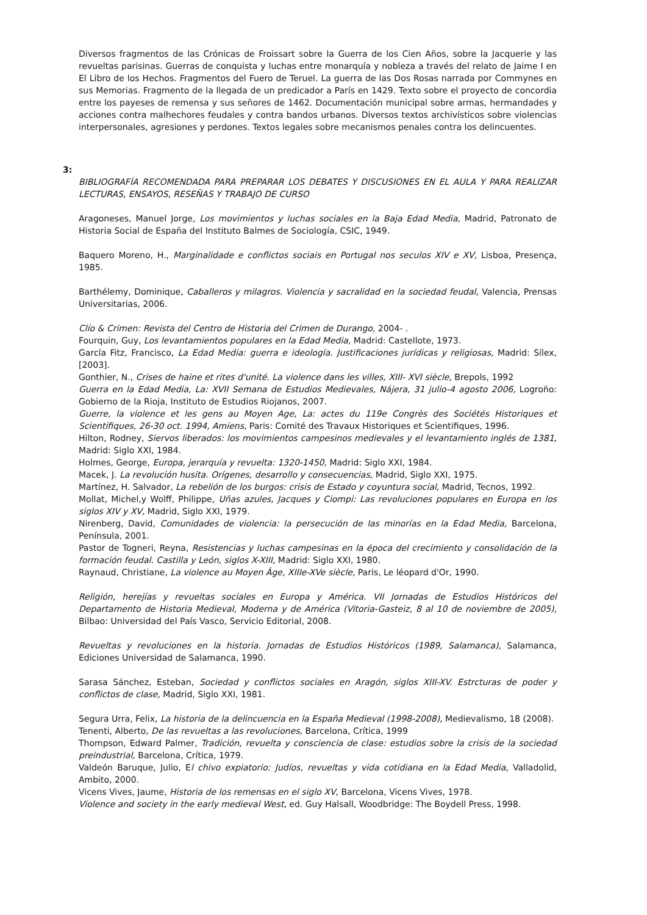Diversos fragmentos de las Crónicas de Froissart sobre la Guerra de los Cien Años, sobre la Jacquerie y las revueltas parisinas. Guerras de conquista y luchas entre monarquía y nobleza a través del relato de Jaime I en El Libro de los Hechos. Fragmentos del Fuero de Teruel. La guerra de las Dos Rosas narrada por Commynes en sus Memorias. Fragmento de la llegada de un predicador a París en 1429. Texto sobre el proyecto de concordia entre los payeses de remensa y sus señores de 1462. Documentación municipal sobre armas, hermandades y acciones contra malhechores feudales y contra bandos urbanos. Diversos textos archivísticos sobre violencias interpersonales, agresiones y perdones. Textos legales sobre mecanismos penales contra los delincuentes.
3:
BIBLIOGRAFÍA RECOMENDADA PARA PREPARAR LOS DEBATES Y DISCUSIONES EN EL AULA Y PARA REALIZAR LECTURAS, ENSAYOS, RESEÑAS Y TRABAJO DE CURSO
Aragoneses, Manuel Jorge, Los movimientos y luchas sociales en la Baja Edad Media, Madrid, Patronato de Historia Social de España del Instituto Balmes de Sociología, CSIC, 1949.
Baquero Moreno, H., Marginalidade e conflictos sociais en Portugal nos seculos XIV e XV, Lisboa, Presença, 1985.
Barthélemy, Dominique, Caballeros y milagros. Violencia y sacralidad en la sociedad feudal, Valencia, Prensas Universitarias, 2006.
Clío & Crimen: Revista del Centro de Historia del Crimen de Durango, 2004- .
Fourquin, Guy, Los levantamientos populares en la Edad Media, Madrid: Castellote, 1973.
García Fitz, Francisco, La Edad Media: guerra e ideología. Justificaciones jurídicas y religiosas, Madrid: Sílex, [2003].
Gonthier, N., Crises de haine et rites d'unité. La violence dans les villes, XIII- XVI siècle, Brepols, 1992
Guerra en la Edad Media, La: XVII Semana de Estudios Medievales, Nájera, 31 julio-4 agosto 2006, Logroño: Gobierno de la Rioja, Instituto de Estudios Riojanos, 2007.
Guerre, la violence et les gens au Moyen Age, La: actes du 119e Congrès des Sociétés Historiques et Scientifiques, 26-30 oct. 1994, Amiens, Paris: Comité des Travaux Historiques et Scientifiques, 1996.
Hilton, Rodney, Siervos liberados: los movimientos campesinos medievales y el levantamiento inglés de 1381, Madrid: Siglo XXI, 1984.
Holmes, George, Europa, jerarquía y revuelta: 1320-1450, Madrid: Siglo XXI, 1984.
Macek, J. La revolución husita. Orígenes, desarrollo y consecuencias, Madrid, Siglo XXI, 1975.
Martínez, H. Salvador, La rebelión de los burgos: crisis de Estado y coyuntura social, Madrid, Tecnos, 1992.
Mollat, Michel,y Wolff, Philippe, Uñas azules, Jacques y Ciompi: Las revoluciones populares en Europa en los siglos XIV y XV, Madrid, Siglo XXI, 1979.
Nirenberg, David, Comunidades de violencia: la persecución de las minorías en la Edad Media, Barcelona, Península, 2001.
Pastor de Togneri, Reyna, Resistencias y luchas campesinas en la época del crecimiento y consolidación de la formación feudal. Castilla y León, siglos X-XIII, Madrid: Siglo XXI, 1980.
Raynaud, Christiane, La violence au Moyen Âge, XIIIe-XVe siècle, Paris, Le léopard d'Or, 1990.
Religión, herejías y revueltas sociales en Europa y América. VII Jornadas de Estudios Históricos del Departamento de Historia Medieval, Moderna y de América (Vitoria-Gasteiz, 8 al 10 de noviembre de 2005), Bilbao: Universidad del País Vasco, Servicio Editorial, 2008.
Revueltas y revoluciones en la historia. Jornadas de Estudios Históricos (1989, Salamanca), Salamanca, Ediciones Universidad de Salamanca, 1990.
Sarasa Sánchez, Esteban, Sociedad y conflictos sociales en Aragón, siglos XIII-XV. Estrcturas de poder y conflictos de clase, Madrid, Siglo XXI, 1981.
Segura Urra, Felix, La historia de la delincuencia en la España Medieval (1998-2008), Medievalismo, 18 (2008).
Tenenti, Alberto, De las revueltas a las revoluciones, Barcelona, Crítica, 1999
Thompson, Edward Palmer, Tradición, revuelta y consciencia de clase: estudios sobre la crisis de la sociedad preindustrial, Barcelona, Crítica, 1979.
Valdeón Baruque, Julio, El chivo expiatorio: Judíos, revueltas y vida cotidiana en la Edad Media, Valladolid, Ambito, 2000.
Vicens Vives, Jaume, Historia de los remensas en el siglo XV, Barcelona, Vicens Vives, 1978.
Violence and society in the early medieval West, ed. Guy Halsall, Woodbridge: The Boydell Press, 1998.